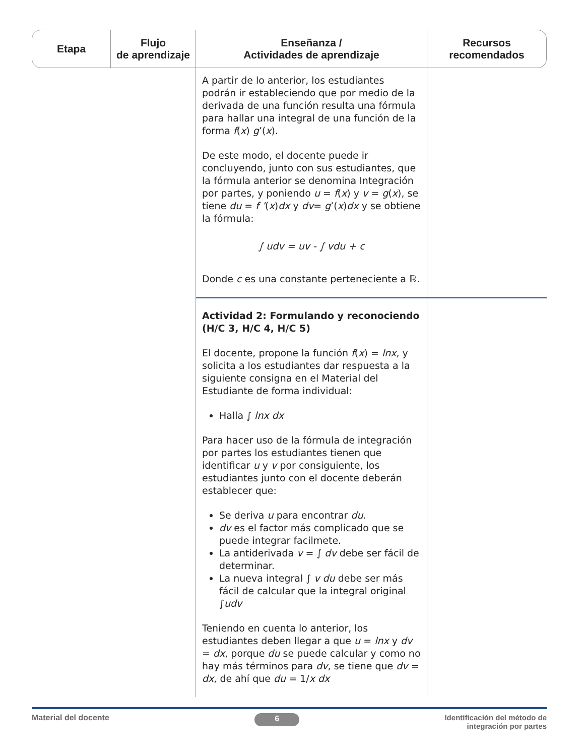| Etapa | Flujo de aprendizaje | Enseñanza / Actividades de aprendizaje | Recursos recomendados |
| --- | --- | --- | --- |
| | | A partir de lo anterior, los estudiantes podrán ir estableciendo que por medio de la derivada de una función resulta una fórmula para hallar una integral de una función de la forma f ( x ) g ’( x ). De este modo, el docente puede ir concluyendo, junto con sus estudiantes, que la fórmula anterior se denomina Integración por partes, y poniendo u = f ( x ) y v = g ( x ), se tiene du = f ’ ( x ) dx y dv = g ’( x ) dx y se obtiene la fórmula: ∫ udv = uv - ∫ vdu + c Donde c es una constante perteneciente a ℝ. | |
| | | Actividad 2: Formulando y reconociendo (H/C 3, H/C 4, H/C 5) El docente, propone la función f ( x ) = lnx , y solicita a los estudiantes dar respuesta a la siguiente consigna en el Material del Estudiante de forma individual: Halla ∫ lnx dx Para hacer uso de la fórmula de integración por partes los estudiantes tienen que identificar u y v por consiguiente, los estudiantes junto con el docente deberán establecer que: Se deriva u para encontrar du . dv es el factor más complicado que se puede integrar facilmete. La antiderivada v = ∫ dv debe ser fácil de determinar. La nueva integral ∫ v du debe ser más fácil de calcular que la integral original ∫ udv Teniendo en cuenta lo anterior, los estudiantes deben llegar a que u = lnx y dv = dx , porque du se puede calcular y como no hay más términos para dv , se tiene que dv = dx , de ahí que du = 1/ x dx | |
Material del docente 6 Identificación del método de
integración por partes